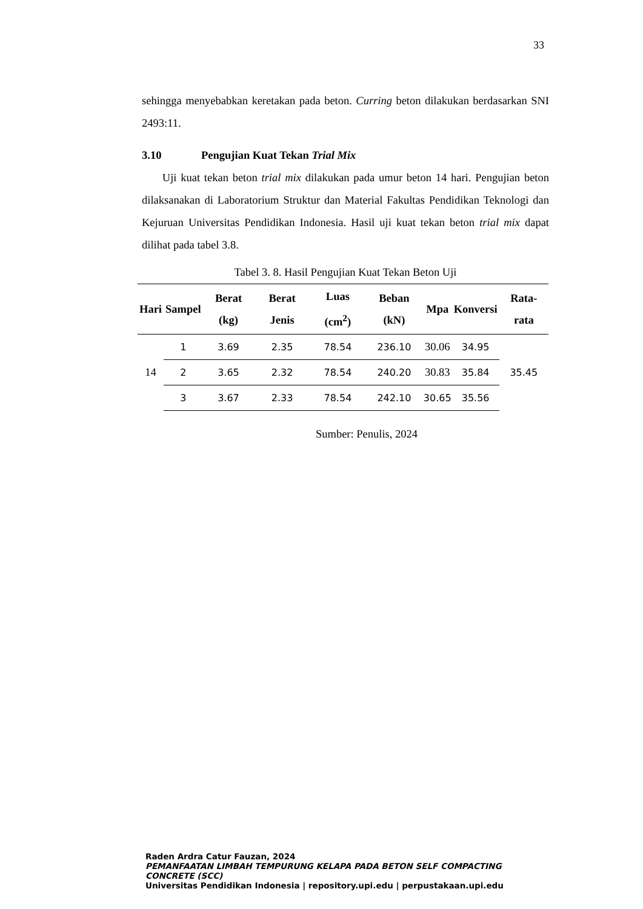33
sehingga menyebabkan keretakan pada beton. Curring beton dilakukan berdasarkan SNI 2493:11.
3.10 Pengujian Kuat Tekan Trial Mix
Uji kuat tekan beton trial mix dilakukan pada umur beton 14 hari. Pengujian beton dilaksanakan di Laboratorium Struktur dan Material Fakultas Pendidikan Teknologi dan Kejuruan Universitas Pendidikan Indonesia. Hasil uji kuat tekan beton trial mix dapat dilihat pada tabel 3.8.
Tabel 3. 8. Hasil Pengujian Kuat Tekan Beton Uji
| Hari | Sampel | Berat (kg) | Berat Jenis | Luas (cm<sup>2</sup>) | Beban (kN) | Mpa | Konversi | Rata-rata |
| --- | --- | --- | --- | --- | --- | --- | --- | --- |
| 14 | 1 | 3.69 | 2.35 | 78.54 | 236.10 | 30.06 | 34.95 | 35.45 |
| | 2 | 3.65 | 2.32 | 78.54 | 240.20 | 30.83 | 35.84 | |
| | 3 | 3.67 | 2.33 | 78.54 | 242.10 | 30.65 | 35.56 | |
Sumber: Penulis, 2024
Raden Ardra Catur Fauzan, 2024
PEMANFAATAN LIMBAH TEMPURUNG KELAPA PADA BETON SELF COMPACTING CONCRETE (SCC)
Universitas Pendidikan Indonesia | repository.upi.edu | perpustakaan.upi.edu